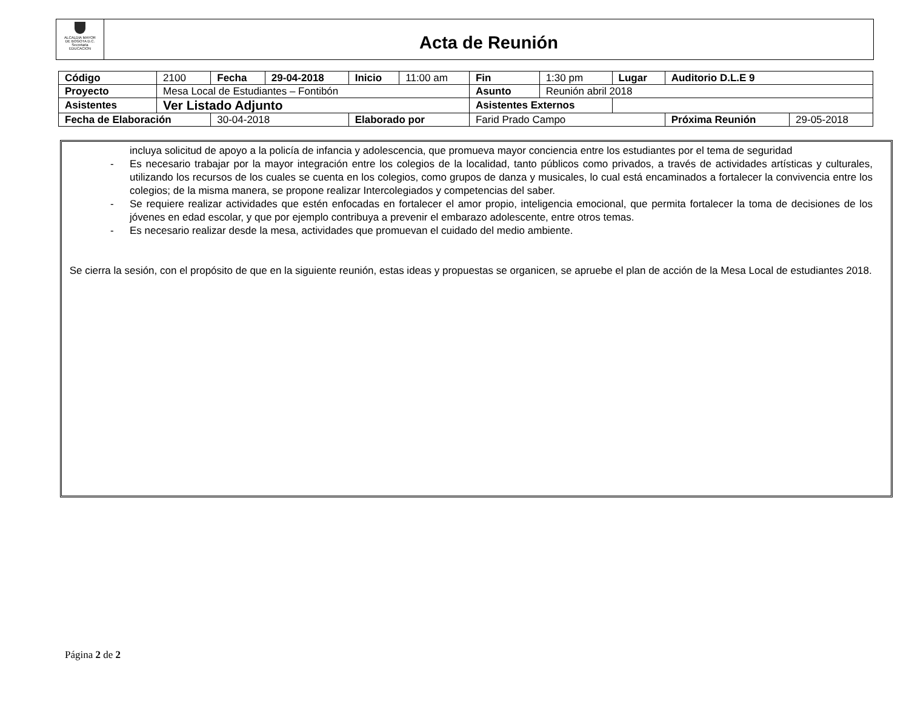ALCALDIA MAYOR
DE BOGOTA D.C.
Secretaria
EDUCACION
Acta de Reunión
| Código | 2100 | Fecha | 29-04-2018 | Inicio | 11:00 am | Fin | 1:30 pm | Lugar | Auditorio D.L.E 9 | |
| Proyecto | Mesa Local de Estudiantes – Fontibón | | | | | Asunto | Reunión abril 2018 | | | |
| Asistentes | Ver Listado Adjunto | | | | | Asistentes Externos | | | | |
| Fecha de Elaboración | | 30-04-2018 | | Elaborado por | | Farid Prado Campo | | | Próxima Reunión | 29-05-2018 |
incluya solicitud de apoyo a la policía de infancia y adolescencia, que promueva mayor conciencia entre los estudiantes por el tema de seguridad
- Es necesario trabajar por la mayor integración entre los colegios de la localidad, tanto públicos como privados, a través de actividades artísticas y culturales, utilizando los recursos de los cuales se cuenta en los colegios, como grupos de danza y musicales, lo cual está encaminados a fortalecer la convivencia entre los colegios; de la misma manera, se propone realizar Intercolegiados y competencias del saber.
- Se requiere realizar actividades que estén enfocadas en fortalecer el amor propio, inteligencia emocional, que permita fortalecer la toma de decisiones de los jóvenes en edad escolar, y que por ejemplo contribuya a prevenir el embarazo adolescente, entre otros temas.
- Es necesario realizar desde la mesa, actividades que promuevan el cuidado del medio ambiente.
Se cierra la sesión, con el propósito de que en la siguiente reunión, estas ideas y propuestas se organicen, se apruebe el plan de acción de la Mesa Local de estudiantes 2018.
Página 2 de 2